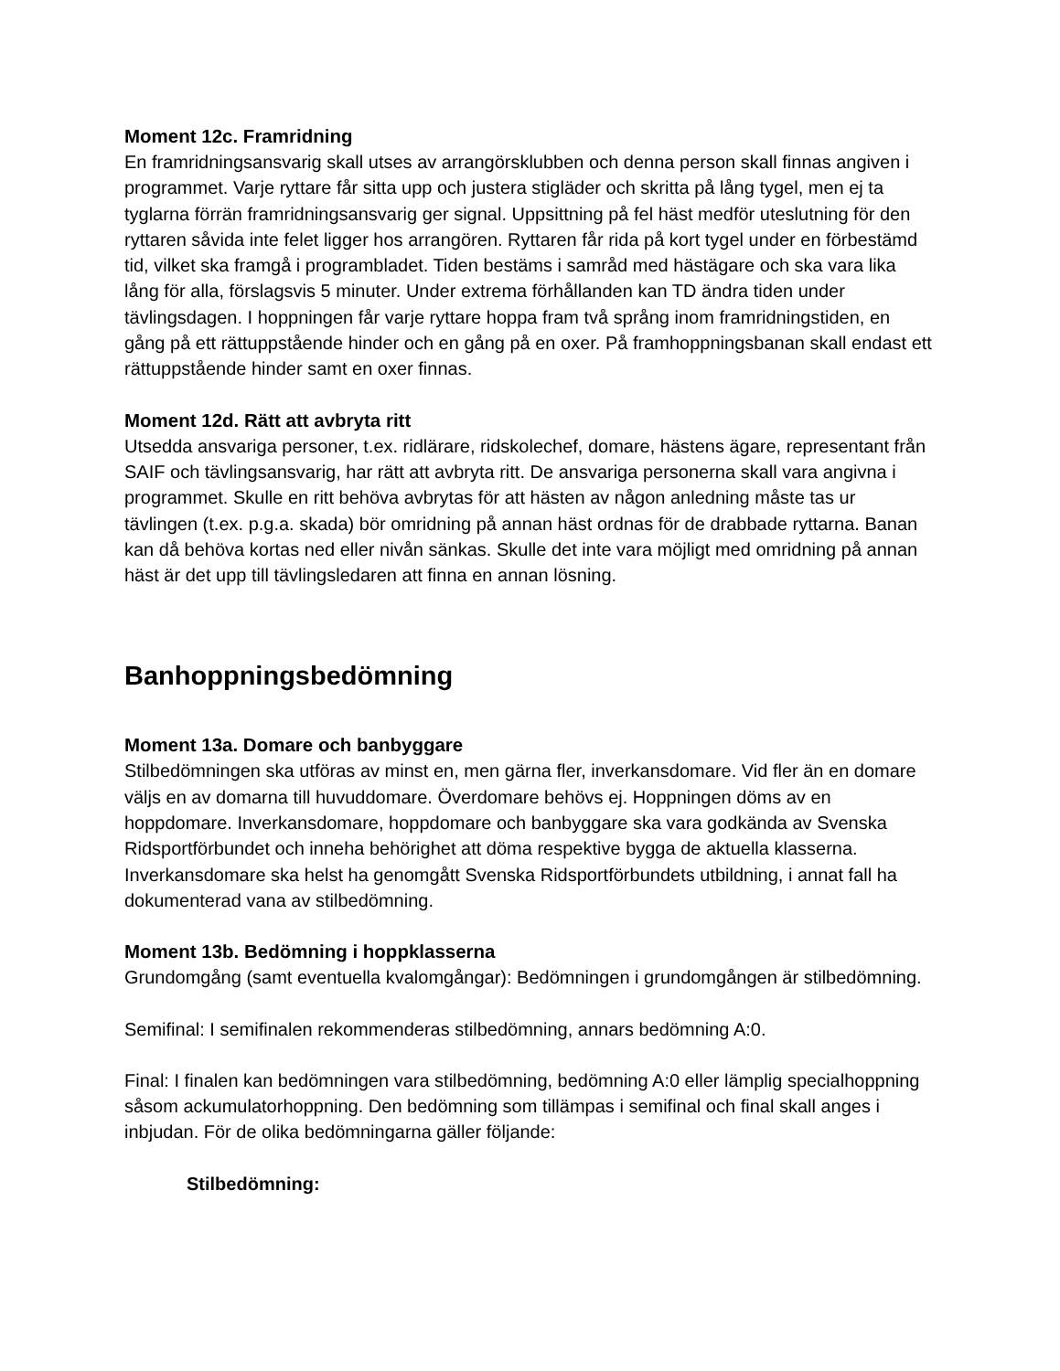Moment 12c. Framridning
En framridningsansvarig skall utses av arrangörsklubben och denna person skall finnas angiven i programmet. Varje ryttare får sitta upp och justera stigläder och skritta på lång tygel, men ej ta tyglarna förrän framridningsansvarig ger signal. Uppsittning på fel häst medför uteslutning för den ryttaren såvida inte felet ligger hos arrangören. Ryttaren får rida på kort tygel under en förbestämd tid, vilket ska framgå i programbladet. Tiden bestäms i samråd med hästägare och ska vara lika lång för alla, förslagsvis 5 minuter. Under extrema förhållanden kan TD ändra tiden under tävlingsdagen. I hoppningen får varje ryttare hoppa fram två språng inom framridningstiden, en gång på ett rättuppstående hinder och en gång på en oxer. På framhoppningsbanan skall endast ett rättuppstående hinder samt en oxer finnas.
Moment 12d. Rätt att avbryta ritt
Utsedda ansvariga personer, t.ex. ridlärare, ridskolechef, domare, hästens ägare, representant från SAIF och tävlingsansvarig, har rätt att avbryta ritt. De ansvariga personerna skall vara angivna i programmet. Skulle en ritt behöva avbrytas för att hästen av någon anledning måste tas ur tävlingen (t.ex. p.g.a. skada) bör omridning på annan häst ordnas för de drabbade ryttarna. Banan kan då behöva kortas ned eller nivån sänkas. Skulle det inte vara möjligt med omridning på annan häst är det upp till tävlingsledaren att finna en annan lösning.
Banhoppningsbedömning
Moment 13a. Domare och banbyggare
Stilbedömningen ska utföras av minst en, men gärna fler, inverkansdomare. Vid fler än en domare väljs en av domarna till huvuddomare. Överdomare behövs ej. Hoppningen döms av en hoppdomare. Inverkansdomare, hoppdomare och banbyggare ska vara godkända av Svenska Ridsportförbundet och inneha behörighet att döma respektive bygga de aktuella klasserna. Inverkansdomare ska helst ha genomgått Svenska Ridsportförbundets utbildning, i annat fall ha dokumenterad vana av stilbedömning.
Moment 13b. Bedömning i hoppklasserna
Grundomgång (samt eventuella kvalomgångar): Bedömningen i grundomgången är stilbedömning.
Semifinal: I semifinalen rekommenderas stilbedömning, annars bedömning A:0.
Final: I finalen kan bedömningen vara stilbedömning, bedömning A:0 eller lämplig specialhoppning såsom ackumulatorhoppning. Den bedömning som tillämpas i semifinal och final skall anges i inbjudan. För de olika bedömningarna gäller följande:
Stilbedömning: